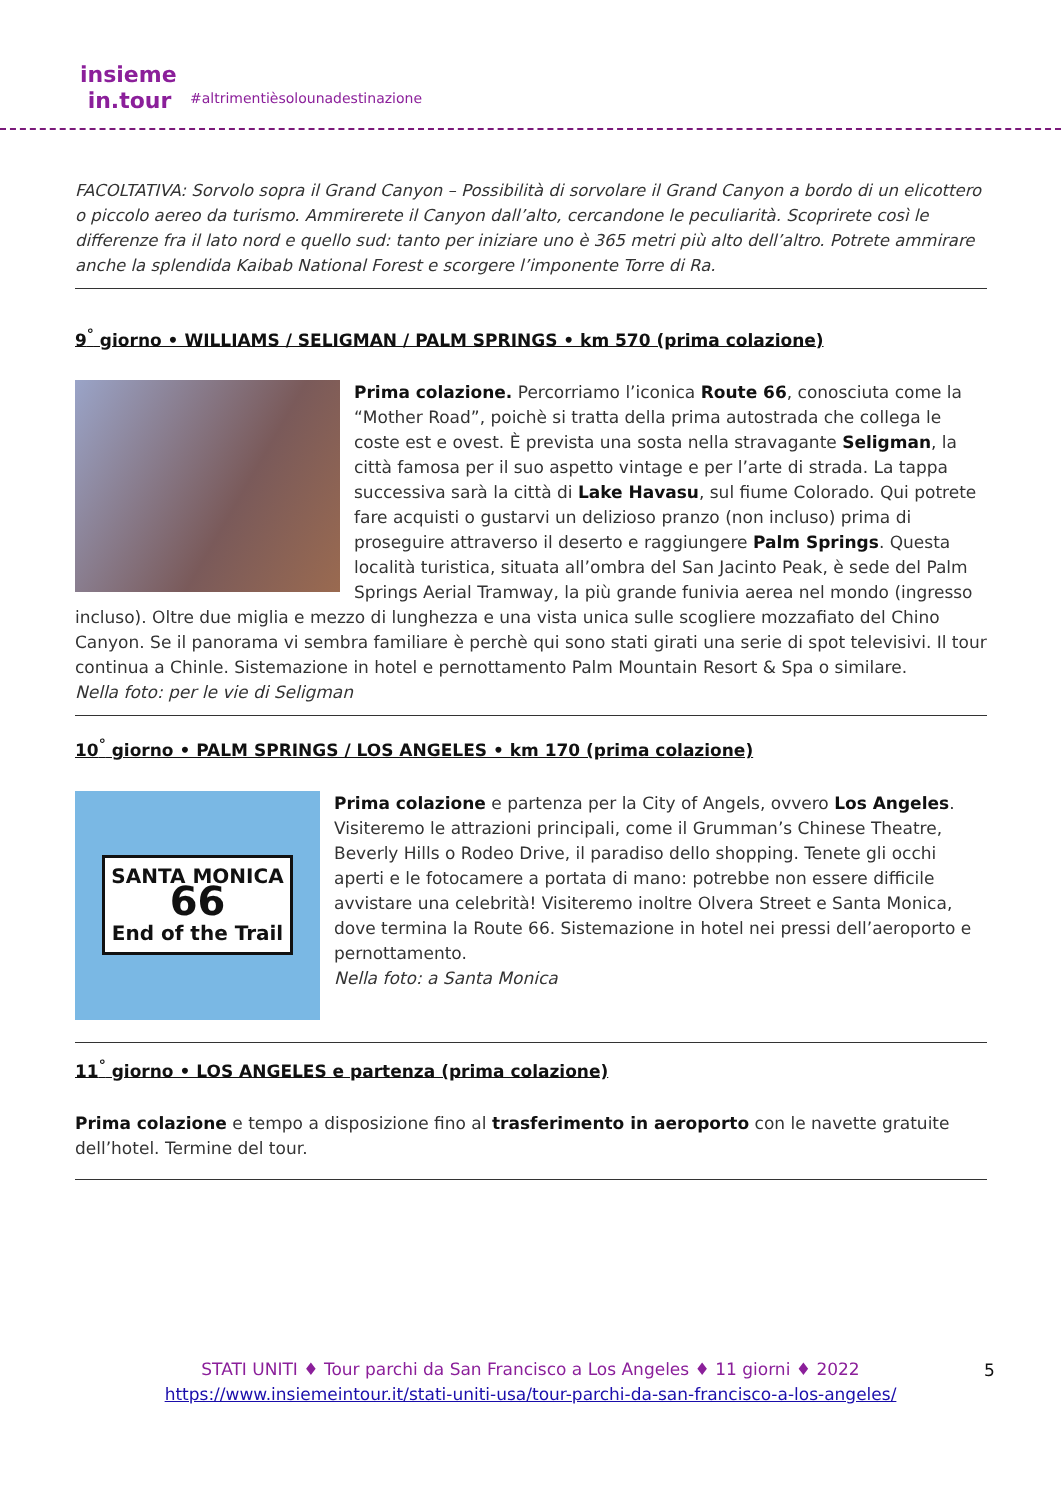insieme
in.tour
#altrimentièsolounadestinazione
FACOLTATIVA: Sorvolo sopra il Grand Canyon – Possibilità di sorvolare il Grand Canyon a bordo di un elicottero o piccolo aereo da turismo. Ammirerete il Canyon dall’alto, cercandone le peculiarità. Scoprirete così le differenze fra il lato nord e quello sud: tanto per iniziare uno è 365 metri più alto dell’altro. Potrete ammirare anche la splendida Kaibab National Forest e scorgere l’imponente Torre di Ra.
9<sup>°</sup> giorno • WILLIAMS / SELIGMAN / PALM SPRINGS • km 570 (prima colazione)
Prima colazione. Percorriamo l’iconica Route 66, conosciuta come la “Mother Road”, poichè si tratta della prima autostrada che collega le coste est e ovest. È prevista una sosta nella stravagante Seligman, la città famosa per il suo aspetto vintage e per l’arte di strada. La tappa successiva sarà la città di Lake Havasu, sul fiume Colorado. Qui potrete fare acquisti o gustarvi un delizioso pranzo (non incluso) prima di proseguire attraverso il deserto e raggiungere Palm Springs. Questa località turistica, situata all’ombra del San Jacinto Peak, è sede del Palm Springs Aerial Tramway, la più grande funivia aerea nel mondo (ingresso incluso). Oltre due miglia e mezzo di lunghezza e una vista unica sulle scogliere mozzafiato del Chino Canyon. Se il panorama vi sembra familiare è perchè qui sono stati girati una serie di spot televisivi. Il tour continua a Chinle. Sistemazione in hotel e pernottamento Palm Mountain Resort & Spa o similare.
Nella foto: per le vie di Seligman
10<sup>°</sup> giorno • PALM SPRINGS / LOS ANGELES • km 170 (prima colazione)
SANTA MONICA
66
End of the Trail
Prima colazione e partenza per la City of Angels, ovvero Los Angeles. Visiteremo le attrazioni principali, come il Grumman’s Chinese Theatre, Beverly Hills o Rodeo Drive, il paradiso dello shopping. Tenete gli occhi aperti e le fotocamere a portata di mano: potrebbe non essere difficile avvistare una celebrità! Visiteremo inoltre Olvera Street e Santa Monica, dove termina la Route 66. Sistemazione in hotel nei pressi dell’aeroporto e pernottamento.
Nella foto: a Santa Monica
11<sup>°</sup> giorno • LOS ANGELES e partenza (prima colazione)
Prima colazione e tempo a disposizione fino al trasferimento in aeroporto con le navette gratuite dell’hotel. Termine del tour.
STATI UNITI ♦ Tour parchi da San Francisco a Los Angeles ♦ 11 giorni ♦ 2022
https://www.insiemeintour.it/stati-uniti-usa/tour-parchi-da-san-francisco-a-los-angeles/
5